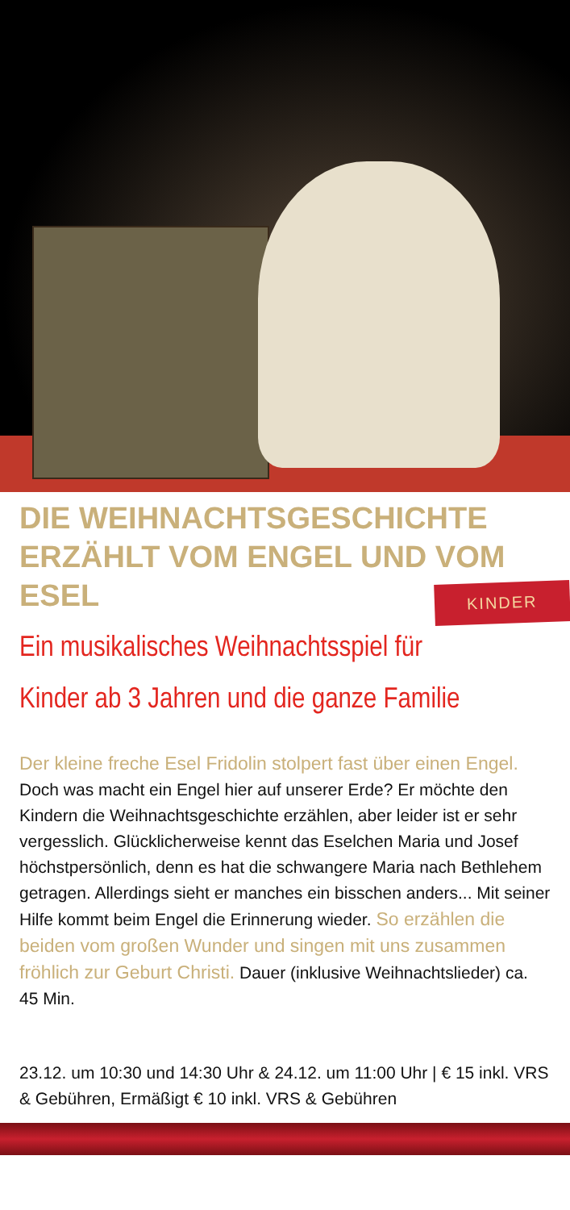DIE WEIHNACHTSGESCHICHTE ERZÄHLT VOM ENGEL UND VOM ESEL
KINDER
Ein musikalisches Weihnachtsspiel für Kinder ab 3 Jahren und die ganze Familie
Der kleine freche Esel Fridolin stolpert fast über einen Engel. Doch was macht ein Engel hier auf unserer Erde? Er möchte den Kindern die Weihnachtsgeschichte erzählen, aber leider ist er sehr vergesslich. Glücklicherweise kennt das Eselchen Maria und Josef höchstpersönlich, denn es hat die schwangere Maria nach Bethlehem getragen. Allerdings sieht er manches ein bisschen anders... Mit seiner Hilfe kommt beim Engel die Erinnerung wieder. So erzählen die beiden vom großen Wunder und singen mit uns zusammen fröhlich zur Geburt Christi. Dauer (inklusive Weihnachtslieder) ca. 45 Min.
23.12. um 10:30 und 14:30 Uhr & 24.12. um 11:00 Uhr | € 15 inkl. VRS & Gebühren, Ermäßigt € 10 inkl. VRS & Gebühren